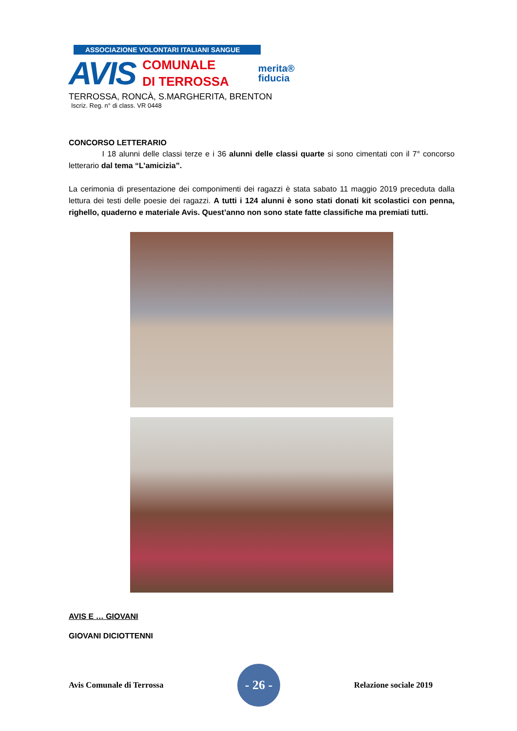ASSOCIAZIONE VOLONTARI ITALIANI SANGUE
AVIS
COMUNALE
DI TERROSSA
merita®
fiducia
TERROSSA, RONCÀ, S.MARGHERITA, BRENTON
Iscriz. Reg. n° di class. VR 0448
CONCORSO LETTERARIO
I 18 alunni delle classi terze e i 36 alunni delle classi quarte si sono cimentati con il 7° concorso letterario dal tema “L’amicizia”.
La cerimonia di presentazione dei componimenti dei ragazzi è stata sabato 11 maggio 2019 preceduta dalla lettura dei testi delle poesie dei ragazzi. A tutti i 124 alunni è sono stati donati kit scolastici con penna, righello, quaderno e materiale Avis. Quest’anno non sono state fatte classifiche ma premiati tutti.
AVIS E … GIOVANI
GIOVANI DICIOTTENNI
Avis Comunale di Terrossa
- 26 -
Relazione sociale 2019